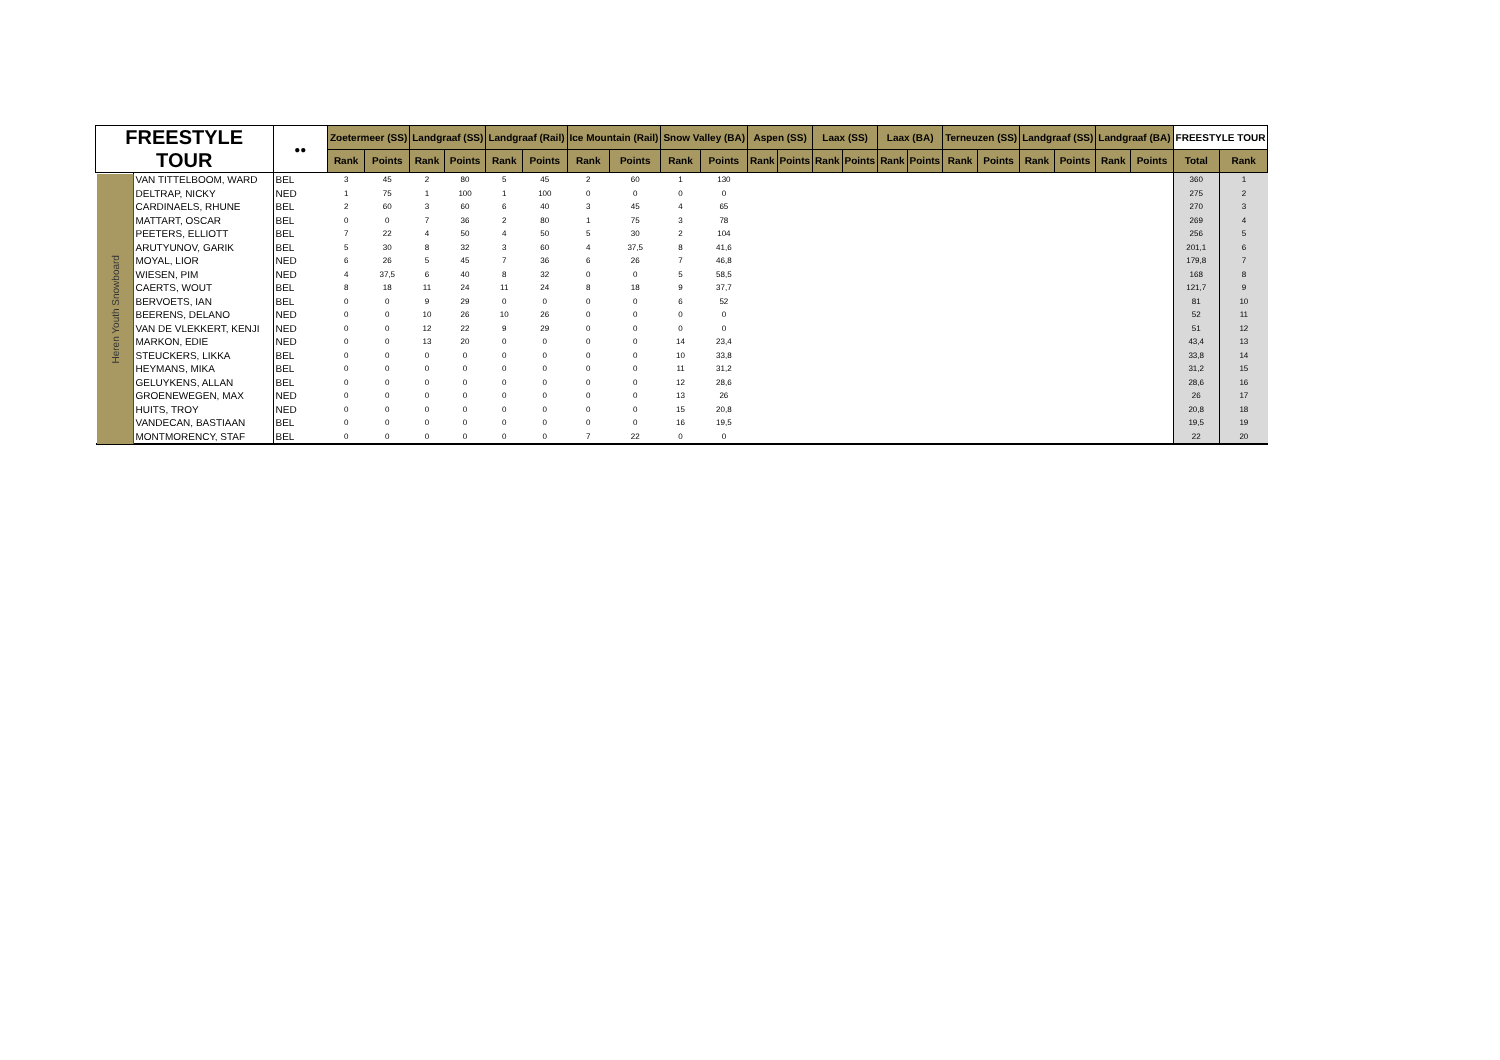| FREESTYLE TOUR | | ●● | Zoetermeer (SS) | | Landgraaf (SS) | | Landgraaf (Rail) | | Ice Mountain (Rail) | | Snow Valley (BA) | | Aspen (SS) | | Laax (SS) | | Laax (BA) | | Terneuzen (SS) | | Landgraaf (SS) | | Landgraaf (BA) | | FREESTYLE TOUR | |
| --- | --- | --- | --- | --- | --- | --- | --- | --- | --- | --- | --- | --- | --- | --- | --- | --- | --- | --- | --- | --- | --- | --- | --- | --- | --- | --- |
| | | | Rank | Points | Rank | Points | Rank | Points | Rank | Points | Rank | Points | Rank | Points | Rank | Points | Rank | Points | Rank | Points | Rank | Points | Rank | Points | Total | Rank |
| Heren Youth Snowboard | VAN TITTELBOOM, WARD | BEL | 3 | 45 | 2 | 80 | 5 | 45 | 2 | 60 | 1 | 130 | | | | | | | | | | | | | 360 | 1 |
| | DELTRAP, NICKY | NED | 1 | 75 | 1 | 100 | 1 | 100 | 0 | 0 | 0 | 0 | | | | | | | | | | | | | 275 | 2 |
| | CARDINAELS, RHUNE | BEL | 2 | 60 | 3 | 60 | 6 | 40 | 3 | 45 | 4 | 65 | | | | | | | | | | | | | 270 | 3 |
| | MATTART, OSCAR | BEL | 0 | 0 | 7 | 36 | 2 | 80 | 1 | 75 | 3 | 78 | | | | | | | | | | | | | 269 | 4 |
| | PEETERS, ELLIOTT | BEL | 7 | 22 | 4 | 50 | 4 | 50 | 5 | 30 | 2 | 104 | | | | | | | | | | | | | 256 | 5 |
| | ARUTYUNOV, GARIK | BEL | 5 | 30 | 8 | 32 | 3 | 60 | 4 | 37,5 | 8 | 41,6 | | | | | | | | | | | | | 201,1 | 6 |
| | MOYAL, LIOR | NED | 6 | 26 | 5 | 45 | 7 | 36 | 6 | 26 | 7 | 46,8 | | | | | | | | | | | | | 179,8 | 7 |
| | WIESEN, PIM | NED | 4 | 37,5 | 6 | 40 | 8 | 32 | 0 | 0 | 5 | 58,5 | | | | | | | | | | | | | 168 | 8 |
| | CAERTS, WOUT | BEL | 8 | 18 | 11 | 24 | 11 | 24 | 8 | 18 | 9 | 37,7 | | | | | | | | | | | | | 121,7 | 9 |
| | BERVOETS, IAN | BEL | 0 | 0 | 9 | 29 | 0 | 0 | 0 | 0 | 6 | 52 | | | | | | | | | | | | | 81 | 10 |
| | BEERENS, DELANO | NED | 0 | 0 | 10 | 26 | 10 | 26 | 0 | 0 | 0 | 0 | | | | | | | | | | | | | 52 | 11 |
| | VAN DE VLEKKERT, KENJI | NED | 0 | 0 | 12 | 22 | 9 | 29 | 0 | 0 | 0 | 0 | | | | | | | | | | | | | 51 | 12 |
| | MARKON, EDIE | NED | 0 | 0 | 13 | 20 | 0 | 0 | 0 | 0 | 14 | 23,4 | | | | | | | | | | | | | 43,4 | 13 |
| | STEUCKERS, LIKKA | BEL | 0 | 0 | 0 | 0 | 0 | 0 | 0 | 0 | 10 | 33,8 | | | | | | | | | | | | | 33,8 | 14 |
| | HEYMANS, MIKA | BEL | 0 | 0 | 0 | 0 | 0 | 0 | 0 | 0 | 11 | 31,2 | | | | | | | | | | | | | 31,2 | 15 |
| | GELUYKENS, ALLAN | BEL | 0 | 0 | 0 | 0 | 0 | 0 | 0 | 0 | 12 | 28,6 | | | | | | | | | | | | | 28,6 | 16 |
| | GROENEWEGEN, MAX | NED | 0 | 0 | 0 | 0 | 0 | 0 | 0 | 0 | 13 | 26 | | | | | | | | | | | | | 26 | 17 |
| | HUITS, TROY | NED | 0 | 0 | 0 | 0 | 0 | 0 | 0 | 0 | 15 | 20,8 | | | | | | | | | | | | | 20,8 | 18 |
| | VANDECAN, BASTIAAN | BEL | 0 | 0 | 0 | 0 | 0 | 0 | 0 | 0 | 16 | 19,5 | | | | | | | | | | | | | 19,5 | 19 |
| | MONTMORENCY, STAF | BEL | 0 | 0 | 0 | 0 | 0 | 0 | 7 | 22 | 0 | 0 | | | | | | | | | | | | | 22 | 20 |